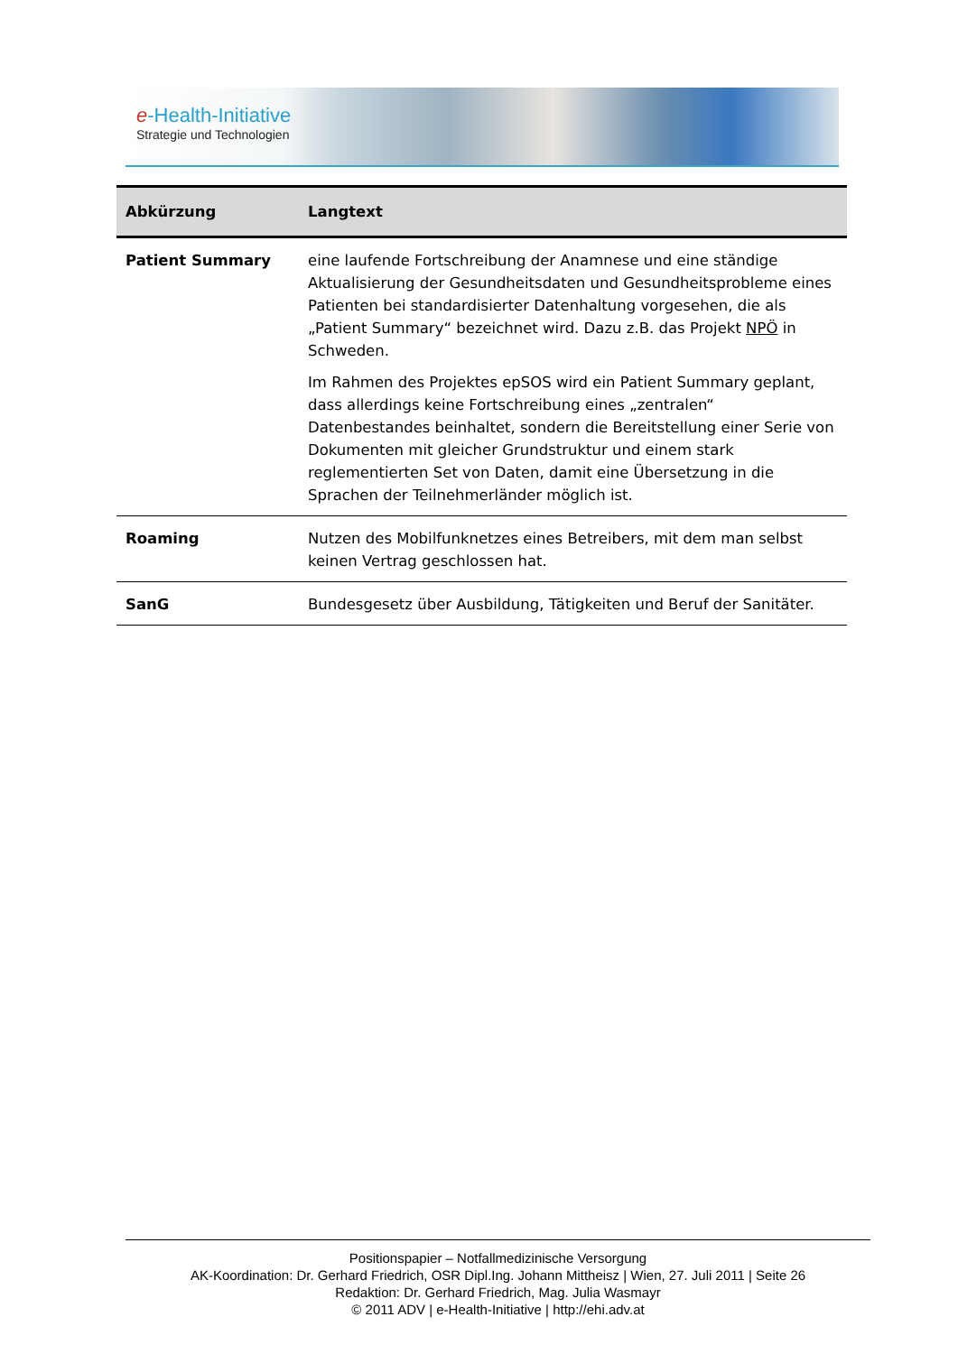e-Health-Initiative
Strategie und Technologien
| Abkürzung | Langtext |
| --- | --- |
| Patient Summary | eine laufende Fortschreibung der Anamnese und eine ständige Aktualisierung der Gesundheitsdaten und Gesundheitsprobleme eines Patienten bei standardisierter Datenhaltung vorgesehen, die als „Patient Summary“ bezeichnet wird. Dazu z.B. das Projekt NPÖ in Schweden. Im Rahmen des Projektes epSOS wird ein Patient Summary geplant, dass allerdings keine Fortschreibung eines „zentralen“ Datenbestandes beinhaltet, sondern die Bereitstellung einer Serie von Dokumenten mit gleicher Grundstruktur und einem stark reglementierten Set von Daten, damit eine Übersetzung in die Sprachen der Teilnehmerländer möglich ist. |
| Roaming | Nutzen des Mobilfunknetzes eines Betreibers, mit dem man selbst keinen Vertrag geschlossen hat. |
| SanG | Bundesgesetz über Ausbildung, Tätigkeiten und Beruf der Sanitäter. |
Positionspapier – Notfallmedizinische Versorgung
AK-Koordination: Dr. Gerhard Friedrich, OSR Dipl.Ing. Johann Mittheisz | Wien, 27. Juli 2011 | Seite 26
Redaktion: Dr. Gerhard Friedrich, Mag. Julia Wasmayr
© 2011 ADV | e-Health-Initiative | http://ehi.adv.at